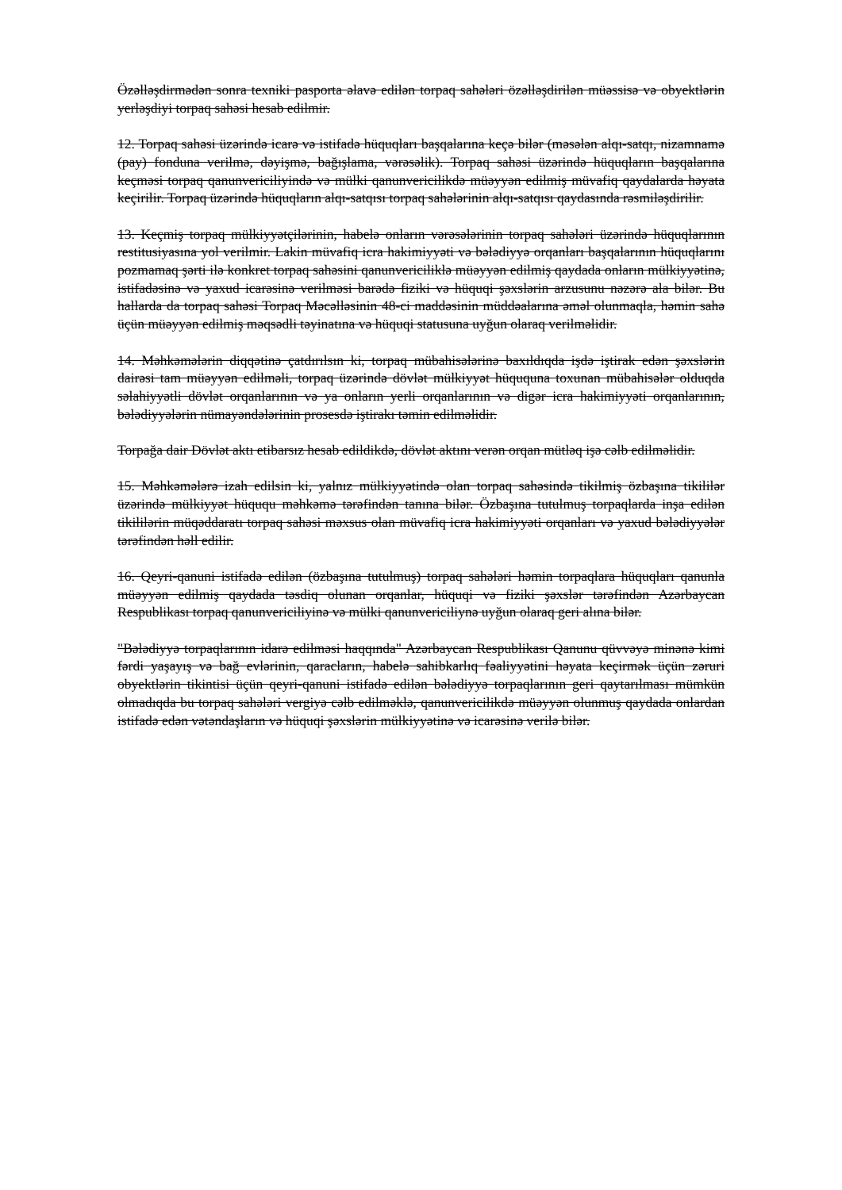Özəlləşdirmədən sonra texniki pasporta əlavə edilən torpaq sahələri özəlləşdirilən müəssisə və obyektlərin yerləşdiyi torpaq sahəsi hesab edilmir.
12. Torpaq sahəsi üzərində icarə və istifadə hüquqları başqalarına keçə bilər (məsələn alqı-satqı, nizamnamə (pay) fonduna verilmə, dəyişmə, bağışlama, vərəsəlik). Torpaq sahəsi üzərində hüquqların başqalarına keçməsi torpaq qanunvericiliyində və mülki qanunvericilikdə müəyyən edilmiş müvafiq qaydalarda həyata keçirilir. Torpaq üzərində hüquqların alqı-satqısı torpaq sahələrinin alqı-satqısı qaydasında rəsmiləşdirilir.
13. Keçmiş torpaq mülkiyyətçilərinin, habelə onların vərəsələrinin torpaq sahələri üzərində hüquqlarının restitusiyasına yol verilmir. Lakin müvafiq icra hakimiyyəti və bələdiyyə orqanları başqalarının hüquqlarını pozmamaq şərti ilə konkret torpaq sahəsini qanunvericiliklə müəyyən edilmiş qaydada onların mülkiyyətinə, istifadəsinə və yaxud icarəsinə verilməsi barədə fiziki və hüquqi şəxslərin arzusunu nəzərə ala bilər. Bu hallarda da torpaq sahəsi Torpaq Məcəlləsinin 48-ci maddəsinin müddəalarına əməl olunmaqla, həmin sahə üçün müəyyən edilmiş məqsədli təyinatına və hüquqi statusuna uyğun olaraq verilməlidir.
14. Məhkəmələrin diqqətinə çatdırılsın ki, torpaq mübahisələrinə baxıldıqda işdə iştirak edən şəxslərin dairəsi tam müəyyən edilməli, torpaq üzərində dövlət mülkiyyət hüququna toxunan mübahisələr olduqda səlahiyyətli dövlət orqanlarının və ya onların yerli orqanlarının və digər icra hakimiyyəti orqanlarının, bələdiyyələrin nümayəndələrinin prosesdə iştirakı təmin edilməlidir.
Torpağa dair Dövlət aktı etibarsız hesab edildikdə, dövlət aktını verən orqan mütləq işə cəlb edilməlidir.
15. Məhkəmələrə izah edilsin ki, yalnız mülkiyyətində olan torpaq sahəsində tikilmiş özbaşına tikililər üzərində mülkiyyət hüququ məhkəmə tərəfindən tanına bilər. Özbaşına tutulmuş torpaqlarda inşa edilən tikililərin müqəddaratı torpaq sahəsi məxsus olan müvafiq icra hakimiyyəti orqanları və yaxud bələdiyyələr tərəfindən həll edilir.
16. Qeyri-qanuni istifadə edilən (özbaşına tutulmuş) torpaq sahələri həmin torpaqlara hüquqları qanunla müəyyən edilmiş qaydada təsdiq olunan orqanlar, hüquqi və fiziki şəxslər tərəfindən Azərbaycan Respublikası torpaq qanunvericiliyinə və mülki qanunvericiliynə uyğun olaraq geri alına bilər.
"Bələdiyyə torpaqlarının idarə edilməsi haqqında" Azərbaycan Respublikası Qanunu qüvvəyə minənə kimi fərdi yaşayış və bağ evlərinin, qaracların, habelə sahibkarlıq fəaliyyətini həyata keçirmək üçün zəruri obyektlərin tikintisi üçün qeyri-qanuni istifadə edilən bələdiyyə torpaqlarının geri qaytarılması mümkün olmadıqda bu torpaq sahələri vergiyə cəlb edilməklə, qanunvericilikdə müəyyən olunmuş qaydada onlardan istifadə edən vətəndaşların və hüquqi şəxslərin mülkiyyətinə və icarəsinə verilə bilər.